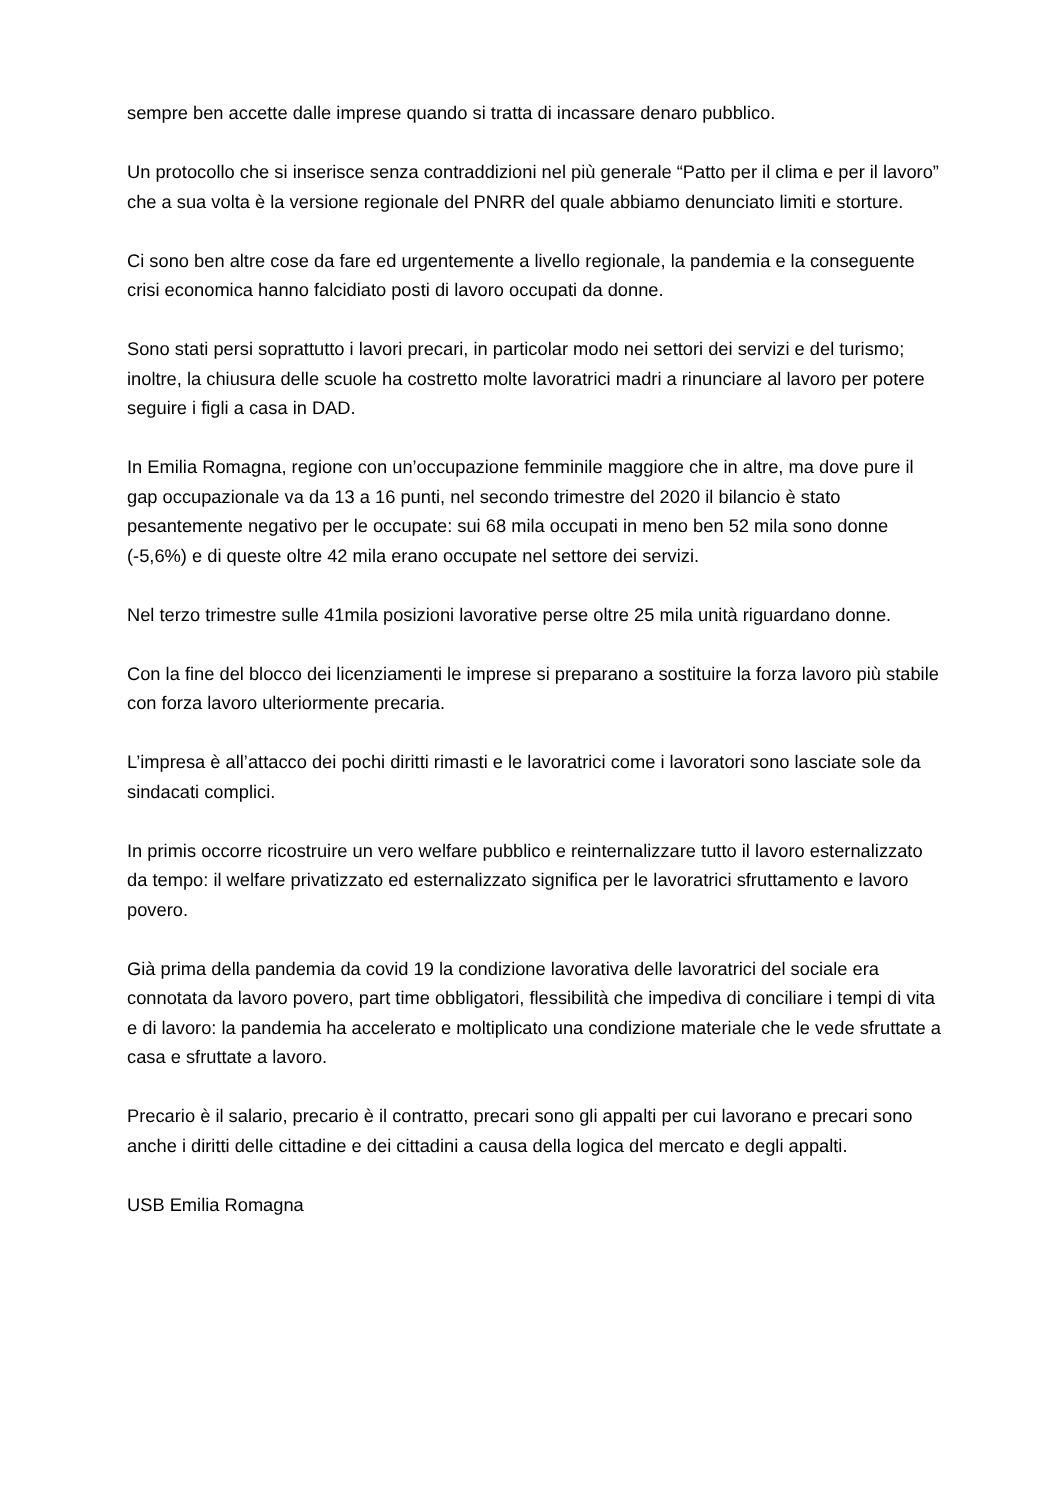sempre ben accette dalle imprese quando si tratta di incassare denaro pubblico.
Un protocollo che si inserisce senza contraddizioni nel più generale “Patto per il clima e per il lavoro” che a sua volta è la versione regionale del PNRR del quale abbiamo denunciato limiti e storture.
Ci sono ben altre cose da fare ed urgentemente a livello regionale, la pandemia e la conseguente crisi economica hanno falcidiato posti di lavoro occupati da donne.
Sono stati persi soprattutto i lavori precari, in particolar modo nei settori dei servizi e del turismo; inoltre, la chiusura delle scuole ha costretto molte lavoratrici madri a rinunciare al lavoro per potere seguire i figli a casa in DAD.
In Emilia Romagna, regione con un’occupazione femminile maggiore che in altre, ma dove pure il gap occupazionale va da 13 a 16 punti, nel secondo trimestre del 2020 il bilancio è stato pesantemente negativo per le occupate: sui 68 mila occupati in meno ben 52 mila sono donne (-5,6%) e di queste oltre 42 mila erano occupate nel settore dei servizi.
Nel terzo trimestre sulle 41mila posizioni lavorative perse oltre 25 mila unità riguardano donne.
Con la fine del blocco dei licenziamenti le imprese si preparano a sostituire la forza lavoro più stabile con forza lavoro ulteriormente precaria.
L’impresa è all’attacco dei pochi diritti rimasti e le lavoratrici come i lavoratori sono lasciate sole da sindacati complici.
In primis occorre ricostruire un vero welfare pubblico e reinternalizzare tutto il lavoro esternalizzato da tempo: il welfare privatizzato ed esternalizzato significa per le lavoratrici sfruttamento e lavoro povero.
Già prima della pandemia da covid 19 la condizione lavorativa delle lavoratrici del sociale era connotata da lavoro povero, part time obbligatori, flessibilità che impediva di conciliare i tempi di vita e di lavoro: la pandemia ha accelerato e moltiplicato una condizione materiale che le vede sfruttate a casa e sfruttate a lavoro.
Precario è il salario, precario è il contratto, precari sono gli appalti per cui lavorano e precari sono anche i diritti delle cittadine e dei cittadini a causa della logica del mercato e degli appalti.
USB Emilia Romagna